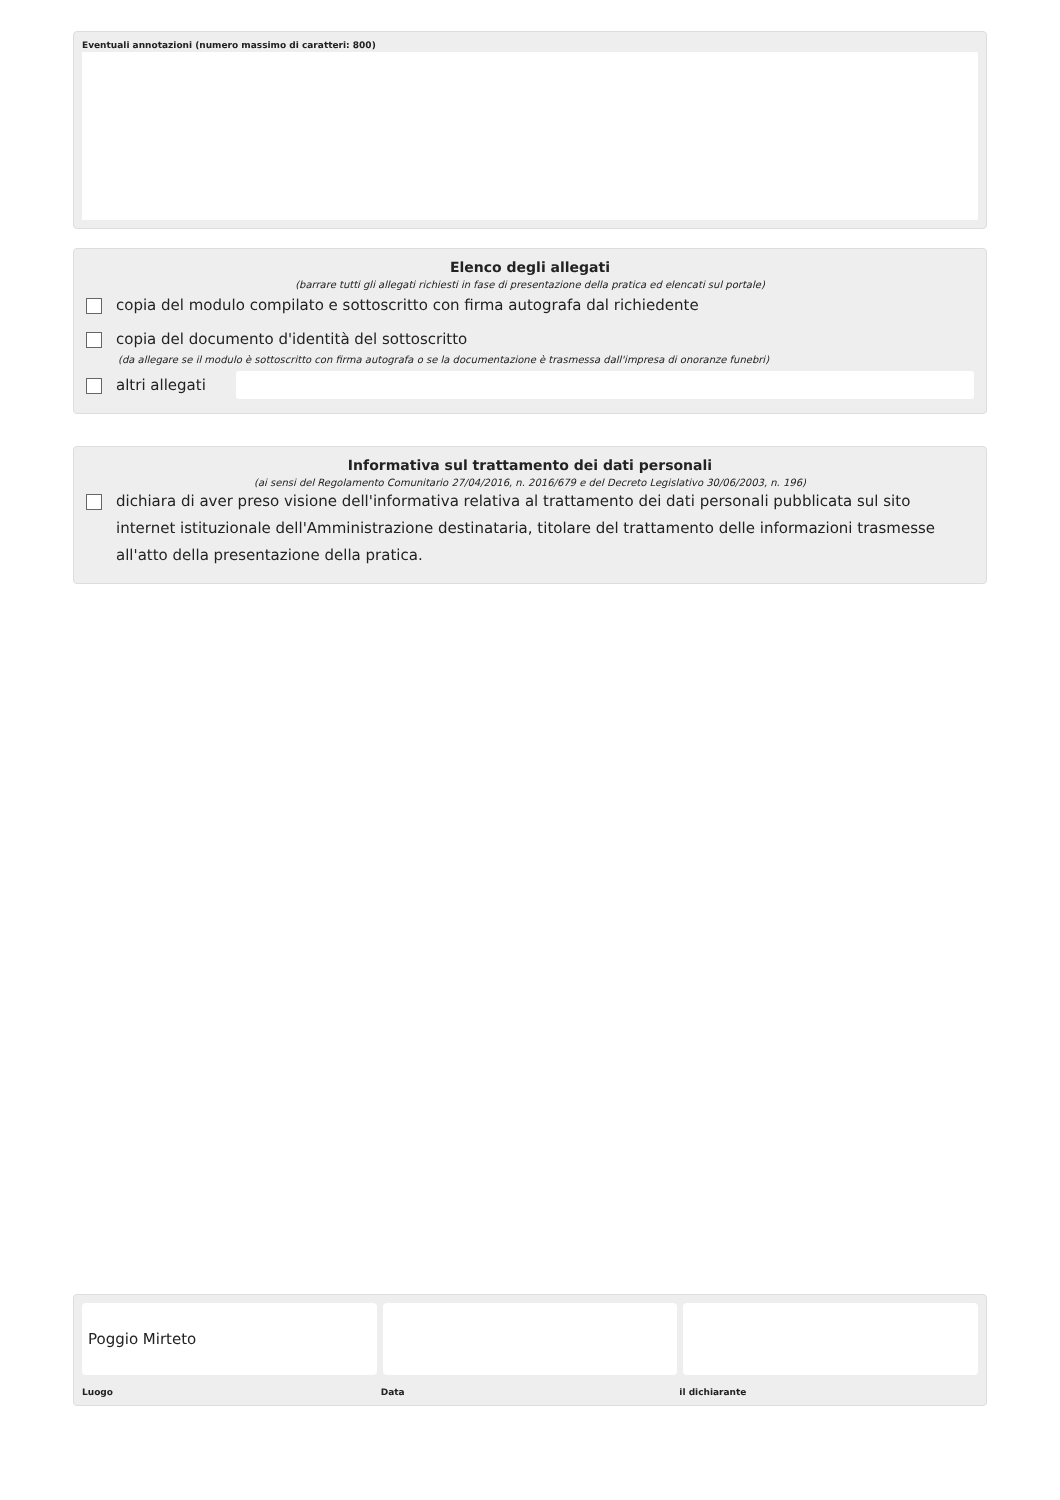Eventuali annotazioni (numero massimo di caratteri: 800)
Elenco degli allegati
(barrare tutti gli allegati richiesti in fase di presentazione della pratica ed elencati sul portale)
copia del modulo compilato e sottoscritto con firma autografa dal richiedente
copia del documento d'identità del sottoscritto
(da allegare se il modulo è sottoscritto con firma autografa o se la documentazione è trasmessa dall'impresa di onoranze funebri)
altri allegati
Informativa sul trattamento dei dati personali
(ai sensi del Regolamento Comunitario 27/04/2016, n. 2016/679 e del Decreto Legislativo 30/06/2003, n. 196)
dichiara di aver preso visione dell'informativa relativa al trattamento dei dati personali pubblicata sul sito internet istituzionale dell'Amministrazione destinataria, titolare del trattamento delle informazioni trasmesse all'atto della presentazione della pratica.
Poggio Mirteto
Luogo Data il dichiarante